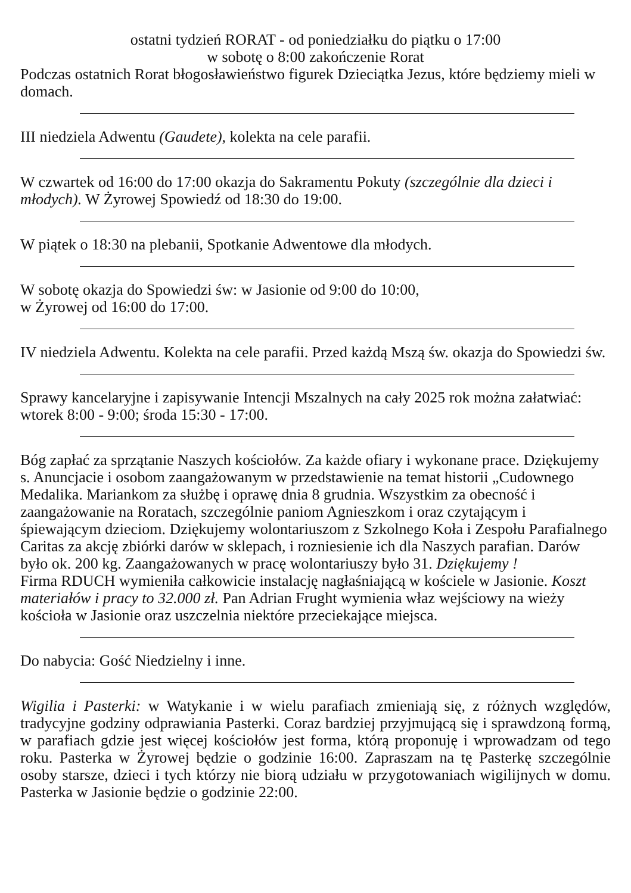ostatni tydzień RORAT - od poniedziałku do piątku o 17:00
w sobotę o 8:00 zakończenie Rorat
Podczas ostatnich Rorat błogosławieństwo figurek Dzieciątka Jezus, które będziemy mieli w domach.
III niedziela Adwentu (Gaudete), kolekta na cele parafii.
W czwartek od 16:00 do 17:00 okazja do Sakramentu Pokuty (szczególnie dla dzieci i młodych). W Żyrowej Spowiedź od 18:30 do 19:00.
W piątek o 18:30 na plebanii, Spotkanie Adwentowe dla młodych.
W sobotę okazja do Spowiedzi św: w Jasionie od 9:00 do 10:00,
w Żyrowej od 16:00 do 17:00.
IV niedziela Adwentu. Kolekta na cele parafii. Przed każdą Mszą św. okazja do Spowiedzi św.
Sprawy kancelaryjne i zapisywanie Intencji Mszalnych na cały 2025 rok można załatwiać: wtorek 8:00 - 9:00; środa 15:30 - 17:00.
Bóg zapłać za sprzątanie Naszych kościołów. Za każde ofiary i wykonane prace. Dziękujemy s. Anuncjacie i osobom zaangażowanym w przedstawienie na temat historii „Cudownego Medalika. Mariankom za służbę i oprawę dnia 8 grudnia. Wszystkim za obecność i zaangażowanie na Roratach, szczególnie paniom Agnieszkom i oraz czytającym i śpiewającym dzieciom. Dziękujemy wolontariuszom z Szkolnego Koła i Zespołu Parafialnego Caritas za akcję zbiórki darów w sklepach, i rozniesienie ich dla Naszych parafian. Darów było ok. 200 kg. Zaangażowanych w pracę wolontariuszy było 31. Dziękujemy !
Firma RDUCH wymieniła całkowicie instalację nagłaśniającą w kościele w Jasionie. Koszt materiałów i pracy to 32.000 zł. Pan Adrian Frught wymienia właz wejściowy na wieży kościoła w Jasionie oraz uszczelnia niektóre przeciekające miejsca.
Do nabycia: Gość Niedzielny i inne.
Wigilia i Pasterki: w Watykanie i w wielu parafiach zmieniają się, z różnych względów, tradycyjne godziny odprawiania Pasterki. Coraz bardziej przyjmującą się i sprawdzoną formą, w parafiach gdzie jest więcej kościołów jest forma, którą proponuję i wprowadzam od tego roku. Pasterka w Żyrowej będzie o godzinie 16:00. Zapraszam na tę Pasterkę szczególnie osoby starsze, dzieci i tych którzy nie biorą udziału w przygotowaniach wigilijnych w domu. Pasterka w Jasionie będzie o godzinie 22:00.